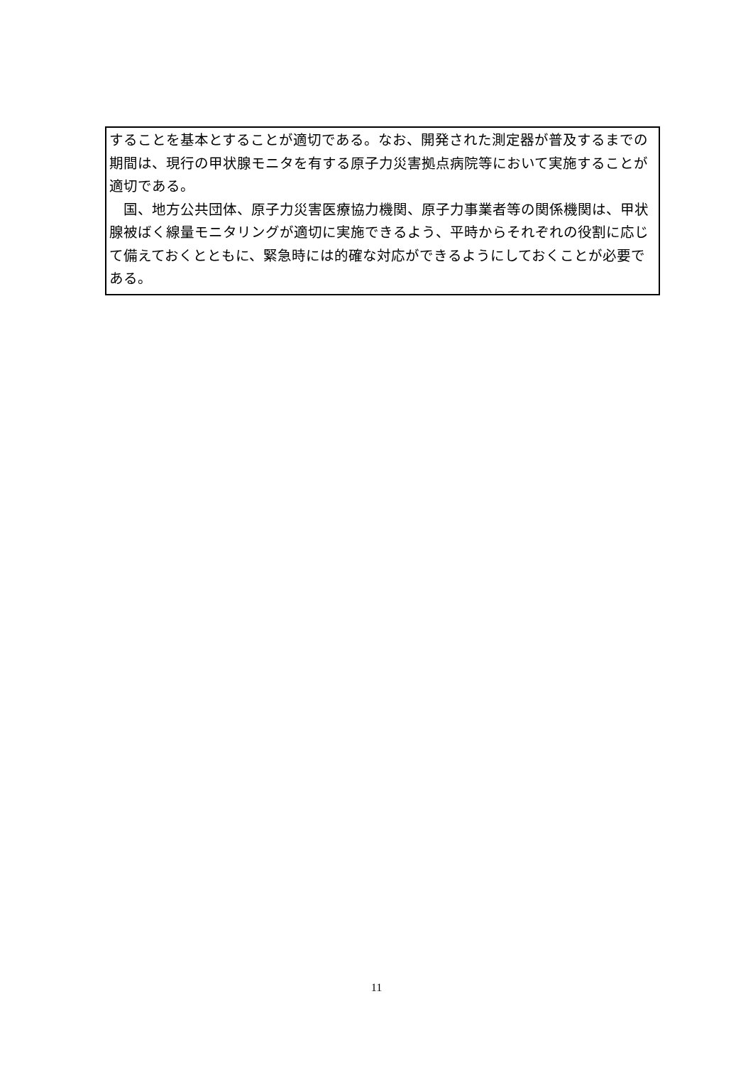することを基本とすることが適切である。なお、開発された測定器が普及するまでの期間は、現行の甲状腺モニタを有する原子力災害拠点病院等において実施することが適切である。
　国、地方公共団体、原子力災害医療協力機関、原子力事業者等の関係機関は、甲状腺被ばく線量モニタリングが適切に実施できるよう、平時からそれぞれの役割に応じて備えておくとともに、緊急時には的確な対応ができるようにしておくことが必要である。
11